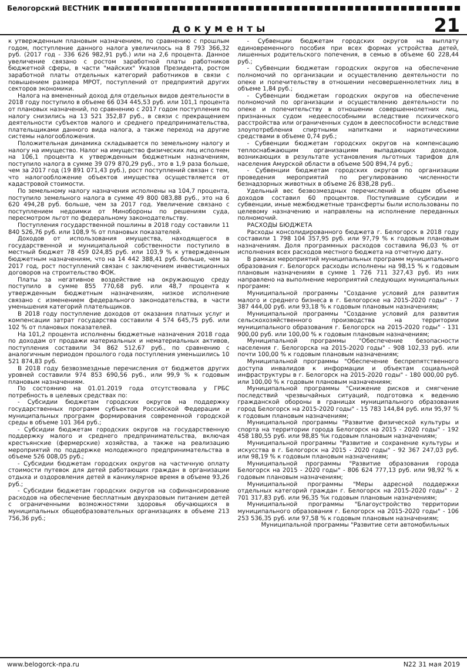Белогорский ВЕСТНИК
документы
21
к утвержденным плановым назначением, по сравнению с прошлым годом, поступление данного налога увеличилось на 8 793 366,32 руб. (2017 год - 336 626 982,91 руб.) или на 2,6 процента. Данное увеличение связано с ростом заработной платы работников бюджетной сферы, в части "майских" Указов Президента, ростом заработной платы отдельных категорий работников в связи с повышением размера МРОТ, поступлений от предприятий других секторов экономики.
Налога на вмененный доход для отдельных видов деятельности в 2018 году поступило в объеме 66 034 445,53 руб. или 101,1 процента от плановых назначений, по сравнению с 2017 годом поступления по налогу снизились на 13 521 352,87 руб., в связи с прекращением деятельности субъектов малого и среднего предпринимательства, плательщиками данного вида налога, а также переход на другие системы налогообложения.
Положительная динамика складывается по земельному налогу и налогу на имущество. Налог на имущество физических лиц исполнен на 106,1 процента к утвержденным бюджетным назначениям, поступило налога в сумме 39 079 870,29 руб., это в 1,9 раза больше, чем за 2017 год (19 891 071,43 руб.), рост поступлений связан с тем, что налогообложение объектов имущества осуществляется от кадастровой стоимости.
По земельному налогу назначения исполнены на 104,7 процента, поступило земельного налога в сумме 49 800 083,88 руб., это на 6 620 494,28 руб. больше, чем за 2017 год. Увеличение связано с поступлением недоимки от Минобороны по решениям суда, пересмотром льгот по федеральному законодательству.
Поступления государственной пошлины в 2018 году составили 11 840 526,76 руб. или 108,9 % от плановых показателей.
Доходов от использования имущества, находящегося в государственной и муниципальной собственности поступило в местный бюджет 78 459 024,85 руб. или 103,9 % к утвержденным бюджетным назначениям, что на 14 442 388,41 руб. больше, чем за 2017 год, рост поступлений связан с заключением инвестиционных договоров на строительство ФОК.
Платы за негативное воздействие на окружающую среду поступило в сумме 855 770,68 руб. или 48,7 процента к утвержденным бюджетным назначениям, низкое исполнение связано с изменением федерального законодательства, в части уменьшения категорий плательщиков.
В 2018 году поступление доходов от оказания платных услуг и компенсации затрат государства составили 4 574 645,75 руб. или 102 % от плановых показателей.
На 101,2 процента исполнены бюджетные назначения 2018 года по доходам от продажи материальных и нематериальных активов, поступления составили 34 862 512,67 руб., по сравнению с аналогичным периодом прошлого года поступления уменьшились 10 521 874,83 руб.
В 2018 году безвозмездные перечисления от бюджетов других уровней составили 974 853 690,56 руб., или 99,9 % к годовым плановым назначениям.
По состоянию на 01.01.2019 года отсутствовала у ГРБС потребность в целевых средствах по:
- Субсидии бюджетам городских округов на поддержку государственных программ субъектов Российской Федерации и муниципальных программ формирования современной городской среды в объеме 101 364 руб.;
- Субсидии бюджетам городских округов на государственную поддержку малого и среднего предпринимательства, включая крестьянские (фермерские) хозяйства, а также на реализацию мероприятий по поддержке молодежного предпринимательства в объеме 526 008,05 руб.;
- Субсидии бюджетам городских округов на частичную оплату стоимости путевок для детей работающих граждан в организации отдыха и оздоровления детей в каникулярное время в объеме 93,26 руб.;
- Субсидии бюджетам городских округов на софинансирование расходов на обеспечение бесплатным двухразовым питанием детей с ограниченными возможностями здоровья обучающихся в муниципальных общеобразовательных организациях в объеме 213 756,36 руб.;
- Субвенции бюджетам городских округов на выплату единовременного пособия при всех формах устройства детей, лишенных родительского попечения, в семью в объеме 60 228,44 руб.;
- Субвенции бюджетам городских округов на обеспечение полномочий по организации и осуществлению деятельности по опеке и попечительству в отношении несовершеннолетних лиц в объеме 1,84 руб.;
- Субвенции бюджетам городских округов на обеспечение полномочий по организации и осуществлению деятельности по опеке и попечительству в отношении совершеннолетних лиц, признанных судом недееспособными вследствие психического расстройства или ограниченных судом в дееспособности вследствие злоупотребления спиртными напитками и наркотическими средствами в объеме 0,74 руб.;
- Субвенции бюджетам городских округов на компенсацию теплоснабжающим организациям выпадающих доходов, возникающих в результате установления льготных тарифов для населения Амурской области в объеме 500 894,74 руб.;
- Субвенции бюджетам городских округов по организации проведения мероприятий по регулированию численности безнадзорных животных в объеме 26 838,28 руб..
Удельный вес безвозмездных перечислений в общем объеме доходов составил 60 процентов. Поступившие субсидии и субвенции, иные межбюджетные трансферты были использованы по целевому назначению и направлены на исполнение переданных полномочий.
РАСХОДЫ БЮДЖЕТА
Расходы консолидированного бюджета г. Белогорск в 2018 году составили 1 798 104 357,95 руб. или 97,79 % к годовым плановым назначениям. Доля программных расходов составила 96,03 % от исполнения всех расходов местного бюджета на отчетную дату.
В рамках мероприятий муниципальных программ муниципального образования г. Белогорск расходы исполнены на 98,15 % к годовым плановым назначениям в сумме 1 726 711 327,43 руб. Из них направлено на выполнение мероприятий следующих муниципальных программ:
Муниципальной программы "Создание условий для развития малого и среднего бизнеса в г. Белогорске на 2015-2020 годы" - 7 387 444,00 руб. или 93,18 % к годовым плановым назначениям;
Муниципальной программы "Создание условий для развития сельскохозяйственного производства на территории муниципального образования г. Белогорск на 2015-2020 годы" - 131 900,00 руб. или 100,00 % к годовым плановым назначениям;
Муниципальной программы "Обеспечение безопасности населения г. Белогорска на 2015-2020 годы" - 908 102,33 руб. или почти 100,00 % к годовым плановым назначениям;
Муниципальной программы "Обеспечение беспрепятственного доступа инвалидов к информации и объектам социальной инфраструктуры в г. Белогорск на 2015-2020 годы" - 180 000,00 руб. или 100,00 % к годовым плановым назначениям;
Муниципальной программы "Снижение рисков и смягчение последствий чрезвычайных ситуаций, подготовка к ведению гражданской обороны в границах муниципального образования город Белогорск на 2015-2020 годы" - 15 783 144,84 руб. или 95,97 % к годовым плановым назначениям;
Муниципальной программы "Развитие физической культуры и спорта на территории города Белогорск на 2015 - 2020 годы" - 192 458 180,55 руб. или 98,85 %к годовым плановым назначениям;
Муниципальной программы "Развитие и сохранение культуры и искусства в г. Белогорск на 2015 - 2020 годы" - 92 367 247,03 руб. или 98,19 % к годовым плановым назначениям;
Муниципальной программы "Развитие образования города Белогорск на 2015 - 2020 годы" - 806 624 777,13 руб. или 98,92 % к годовым плановым назначениям;
Муниципальной программы "Меры адресной поддержки отдельных категорий граждан г. Белогорск на 2015-2020 годы" - 2 701 317,83 руб. или 96,35 %к годовым плановым назначениям;
Муниципальной программы "Благоустройство территории муниципального образования г. Белогорск на 2015-2020 годы" - 106 253 536,35 руб. или 97,58 % к годовым плановым назначениям;
Муниципальной программы "Развитие сети автомобильных
www.belogorck-npa.ru N22 31 мая 2019